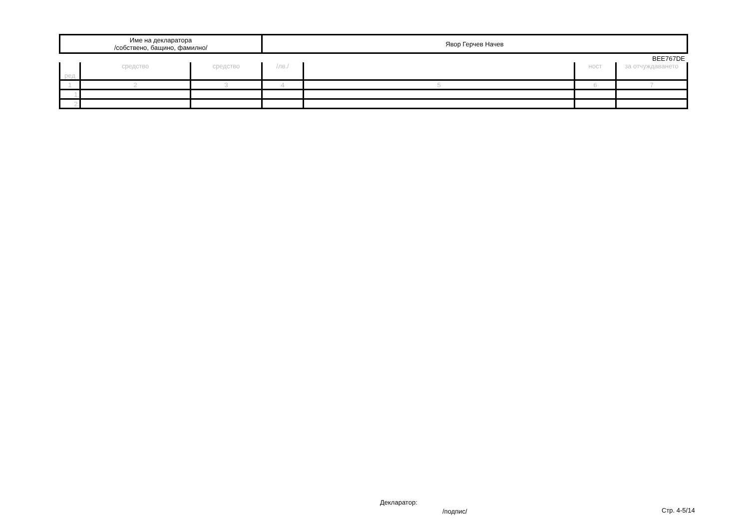| Име на декларатора /собствено, бащино, фамилно/ | Явор Герчев Начев |
BEE767DE
| ред | средство | средство | /лв./ | | ност | за отчуждаването |
| 1 | 2 | 3 | 4 | 5 | 6 | 7 |
| 1. | | | | | | |
| 2. | | | | | | |
Декларатор:
/подпис/ Стр. 4-5/14